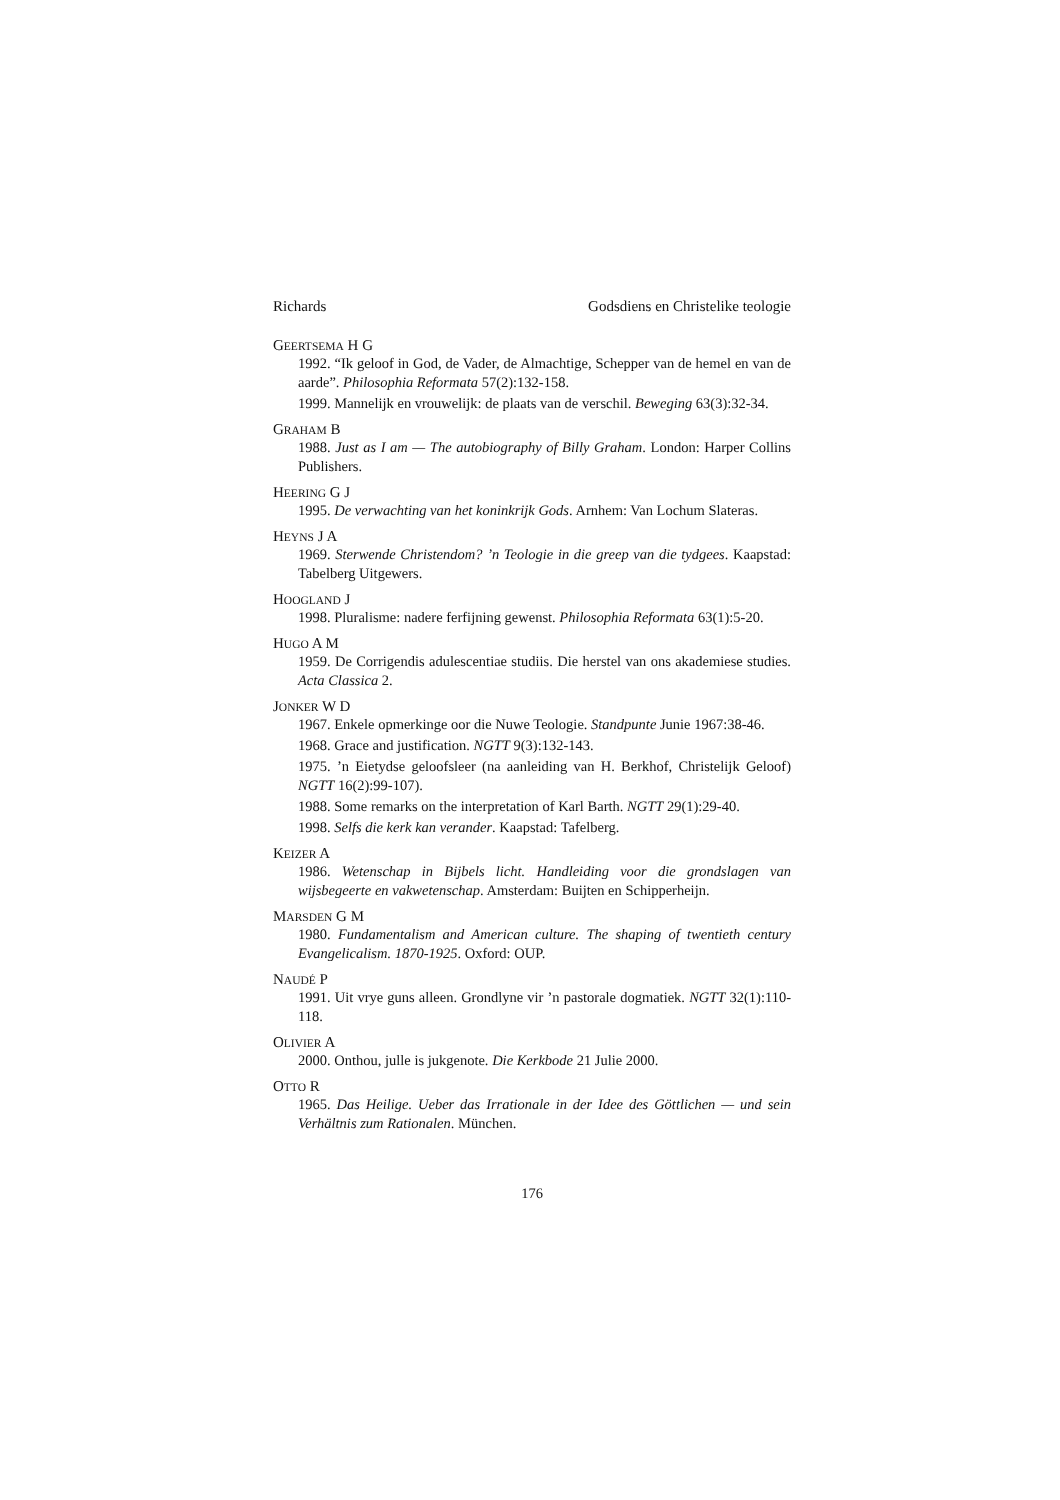Richards Godsdiens en Christelike teologie
GEERTSEMA H G
1992. “Ik geloof in God, de Vader, de Almachtige, Schepper van de hemel en van de aarde”. Philosophia Reformata 57(2):132-158.
1999. Mannelijk en vrouwelijk: de plaats van de verschil. Beweging 63(3):32-34.
GRAHAM B
1988. Just as I am — The autobiography of Billy Graham. London: Harper Collins Publishers.
HEERING G J
1995. De verwachting van het koninkrijk Gods. Arnhem: Van Lochum Slateras.
HEYNS J A
1969. Sterwende Christendom? ’n Teologie in die greep van die tydgees. Kaapstad: Tabelberg Uitgewers.
HOOGLAND J
1998. Pluralisme: nadere ferfijning gewenst. Philosophia Reformata 63(1):5-20.
HUGO A M
1959. De Corrigendis adulescentiae studiis. Die herstel van ons akademiese studies. Acta Classica 2.
JONKER W D
1967. Enkele opmerkinge oor die Nuwe Teologie. Standpunte Junie 1967:38-46.
1968. Grace and justification. NGTT 9(3):132-143.
1975. ’n Eietydse geloofsleer (na aanleiding van H. Berkhof, Christelijk Geloof) NGTT 16(2):99-107).
1988. Some remarks on the interpretation of Karl Barth. NGTT 29(1):29-40.
1998. Selfs die kerk kan verander. Kaapstad: Tafelberg.
KEIZER A
1986. Wetenschap in Bijbels licht. Handleiding voor die grondslagen van wijsbegeerte en vakwetenschap. Amsterdam: Buijten en Schipperheijn.
MARSDEN G M
1980. Fundamentalism and American culture. The shaping of twentieth century Evangelicalism. 1870-1925. Oxford: OUP.
NAUDÉ P
1991. Uit vrye guns alleen. Grondlyne vir ’n pastorale dogmatiek. NGTT 32(1):110-118.
OLIVIER A
2000. Onthou, julle is jukgenote. Die Kerkbode 21 Julie 2000.
OTTO R
1965. Das Heilige. Ueber das Irrationale in der Idee des Göttlichen — und sein Verhältnis zum Rationalen. München.
176